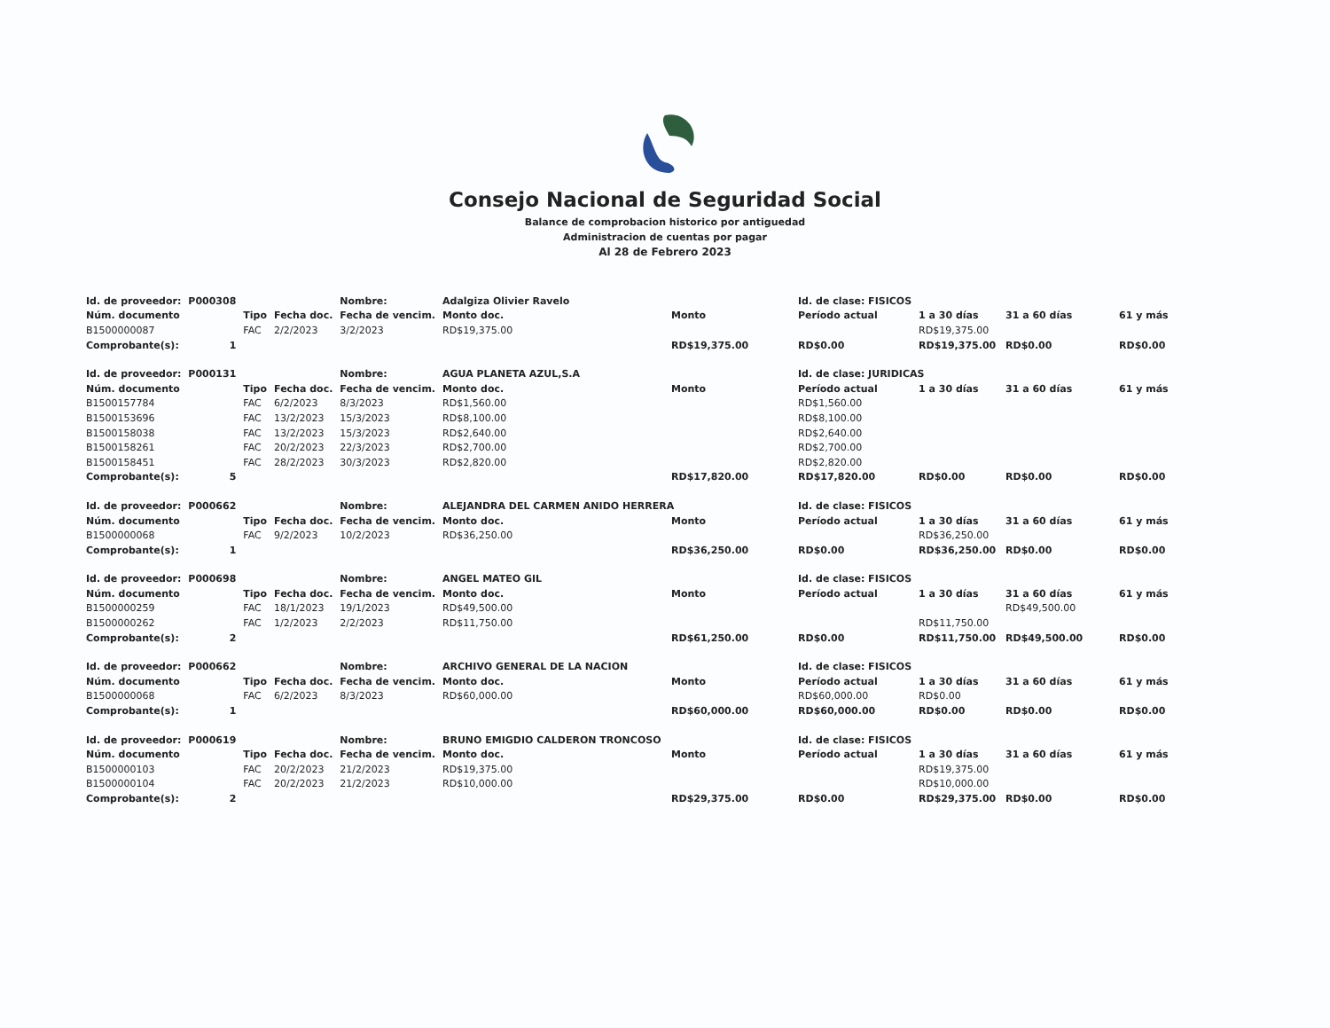Consejo Nacional de Seguridad Social
Balance de comprobacion historico por antiguedad
Administracion de cuentas por pagar
Al 28 de Febrero 2023
| Id. de proveedor: | P000308 | | | Nombre: | Adalgiza Olivier Ravelo | | Id. de clase: FISICOS | | | |
| Núm. documento | | Tipo | Fecha doc. | Fecha de vencim. | Monto doc. | Monto | Período actual | 1 a 30 días | 31 a 60 días | 61 y más |
| B1500000087 | | FAC | 2/2/2023 | 3/2/2023 | RD$19,375.00 | | | RD$19,375.00 | | |
| Comprobante(s): | 1 | | | | | RD$19,375.00 | RD$0.00 | RD$19,375.00 | RD$0.00 | RD$0.00 |
| Id. de proveedor: | P000131 | | | Nombre: | AGUA PLANETA AZUL,S.A | | Id. de clase: JURIDICAS | | | |
| Núm. documento | | Tipo | Fecha doc. | Fecha de vencim. | Monto doc. | Monto | Período actual | 1 a 30 días | 31 a 60 días | 61 y más |
| B1500157784 | | FAC | 6/2/2023 | 8/3/2023 | RD$1,560.00 | | RD$1,560.00 | | | |
| B1500153696 | | FAC | 13/2/2023 | 15/3/2023 | RD$8,100.00 | | RD$8,100.00 | | | |
| B1500158038 | | FAC | 13/2/2023 | 15/3/2023 | RD$2,640.00 | | RD$2,640.00 | | | |
| B1500158261 | | FAC | 20/2/2023 | 22/3/2023 | RD$2,700.00 | | RD$2,700.00 | | | |
| B1500158451 | | FAC | 28/2/2023 | 30/3/2023 | RD$2,820.00 | | RD$2,820.00 | | | |
| Comprobante(s): | 5 | | | | | RD$17,820.00 | RD$17,820.00 | RD$0.00 | RD$0.00 | RD$0.00 |
| Id. de proveedor: | P000662 | | | Nombre: | ALEJANDRA DEL CARMEN ANIDO HERRERA | | Id. de clase: FISICOS | | | |
| Núm. documento | | Tipo | Fecha doc. | Fecha de vencim. | Monto doc. | Monto | Período actual | 1 a 30 días | 31 a 60 días | 61 y más |
| B1500000068 | | FAC | 9/2/2023 | 10/2/2023 | RD$36,250.00 | | | RD$36,250.00 | | |
| Comprobante(s): | 1 | | | | | RD$36,250.00 | RD$0.00 | RD$36,250.00 | RD$0.00 | RD$0.00 |
| Id. de proveedor: | P000698 | | | Nombre: | ANGEL MATEO GIL | | Id. de clase: FISICOS | | | |
| Núm. documento | | Tipo | Fecha doc. | Fecha de vencim. | Monto doc. | Monto | Período actual | 1 a 30 días | 31 a 60 días | 61 y más |
| B1500000259 | | FAC | 18/1/2023 | 19/1/2023 | RD$49,500.00 | | | | RD$49,500.00 | |
| B1500000262 | | FAC | 1/2/2023 | 2/2/2023 | RD$11,750.00 | | | RD$11,750.00 | | |
| Comprobante(s): | 2 | | | | | RD$61,250.00 | RD$0.00 | RD$11,750.00 | RD$49,500.00 | RD$0.00 |
| Id. de proveedor: | P000662 | | | Nombre: | ARCHIVO GENERAL DE LA NACION | | Id. de clase: FISICOS | | | |
| Núm. documento | | Tipo | Fecha doc. | Fecha de vencim. | Monto doc. | Monto | Período actual | 1 a 30 días | 31 a 60 días | 61 y más |
| B1500000068 | | FAC | 6/2/2023 | 8/3/2023 | RD$60,000.00 | | RD$60,000.00 | RD$0.00 | | |
| Comprobante(s): | 1 | | | | | RD$60,000.00 | RD$60,000.00 | RD$0.00 | RD$0.00 | RD$0.00 |
| Id. de proveedor: | P000619 | | | Nombre: | BRUNO EMIGDIO CALDERON TRONCOSO | | Id. de clase: FISICOS | | | |
| Núm. documento | | Tipo | Fecha doc. | Fecha de vencim. | Monto doc. | Monto | Período actual | 1 a 30 días | 31 a 60 días | 61 y más |
| B1500000103 | | FAC | 20/2/2023 | 21/2/2023 | RD$19,375.00 | | | RD$19,375.00 | | |
| B1500000104 | | FAC | 20/2/2023 | 21/2/2023 | RD$10,000.00 | | | RD$10,000.00 | | |
| Comprobante(s): | 2 | | | | | RD$29,375.00 | RD$0.00 | RD$29,375.00 | RD$0.00 | RD$0.00 |